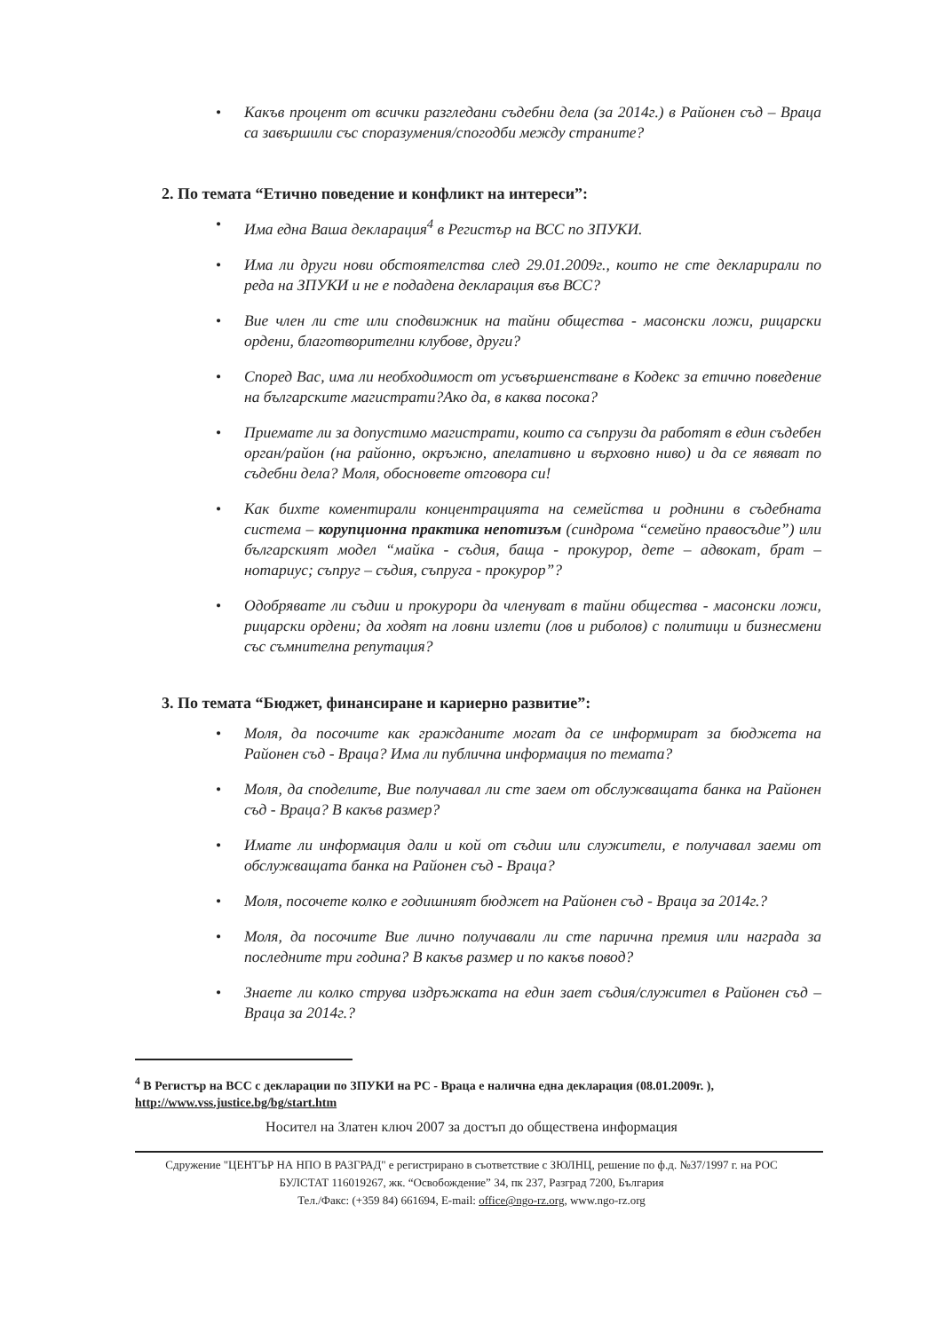• Какъв процент от всички разгледани съдебни дела (за 2014г.) в Районен съд – Враца са завършили със споразумения/спогодби между страните?
2. По темата “Етично поведение и конфликт на интереси”:
• Има една Ваша декларация<sup>4</sup> в Регистър на ВСС по ЗПУКИ.
• Има ли други нови обстоятелства след 29.01.2009г., които не сте декларирали по реда на ЗПУКИ и не е подадена декларация във ВСС?
• Вие член ли сте или сподвижник на тайни общества - масонски ложи, рицарски ордени, благотворителни клубове, други?
• Според Вас, има ли необходимост от усъвършенстване в Кодекс за етично поведение на българските магистрати?Ако да, в каква посока?
• Приемате ли за допустимо магистрати, които са съпрузи да работят в един съдебен орган/район (на районно, окръжно, апелативно и върховно ниво) и да се явяват по съдебни дела? Моля, обосновете отговора си!
• Как бихте коментирали концентрацията на семейства и роднини в съдебната система – корупционна практика непотизъм (синдрома “семейно правосъдие”) или българският модел “майка - съдия, баща - прокурор, дете – адвокат, брат – нотариус; съпруг – съдия, съпруга - прокурор”?
• Одобрявате ли съдии и прокурори да членуват в тайни общества - масонски ложи, рицарски ордени; да ходят на ловни излети (лов и риболов) с политици и бизнесмени със съмнителна репутация?
3. По темата “Бюджет, финансиране и кариерно развитие”:
• Моля, да посочите как гражданите могат да се информират за бюджета на Районен съд - Враца? Има ли публична информация по темата?
• Моля, да споделите, Вие получавал ли сте заем от обслужващата банка на Районен съд - Враца? В какъв размер?
• Имате ли информация дали и кой от съдии или служители, е получавал заеми от обслужващата банка на Районен съд - Враца?
• Моля, посочете колко е годишният бюджет на Районен съд - Враца за 2014г.?
• Моля, да посочите Вие лично получавали ли сте парична премия или награда за последните три година? В какъв размер и по какъв повод?
• Знаете ли колко струва издръжката на един зает съдия/служител в Районен съд – Враца за 2014г.?
<sup>4</sup> В Регистър на ВСС с декларации по ЗПУКИ на РС - Враца е налична една декларация (08.01.2009г. ), http://www.vss.justice.bg/bg/start.htm
Носител на Златен ключ 2007 за достъп до обществена информация
Сдружение "ЦЕНТЪР НА НПО В РАЗГРАД" е регистрирано в съответствие с ЗЮЛНЦ, решение по ф.д. №37/1997 г. на РОС
БУЛСТАТ 116019267, жк. “Освобождение” 34, пк 237, Разград 7200, България
Тел./Факс: (+359 84) 661694, E-mail: office@ngo-rz.org, www.ngo-rz.org